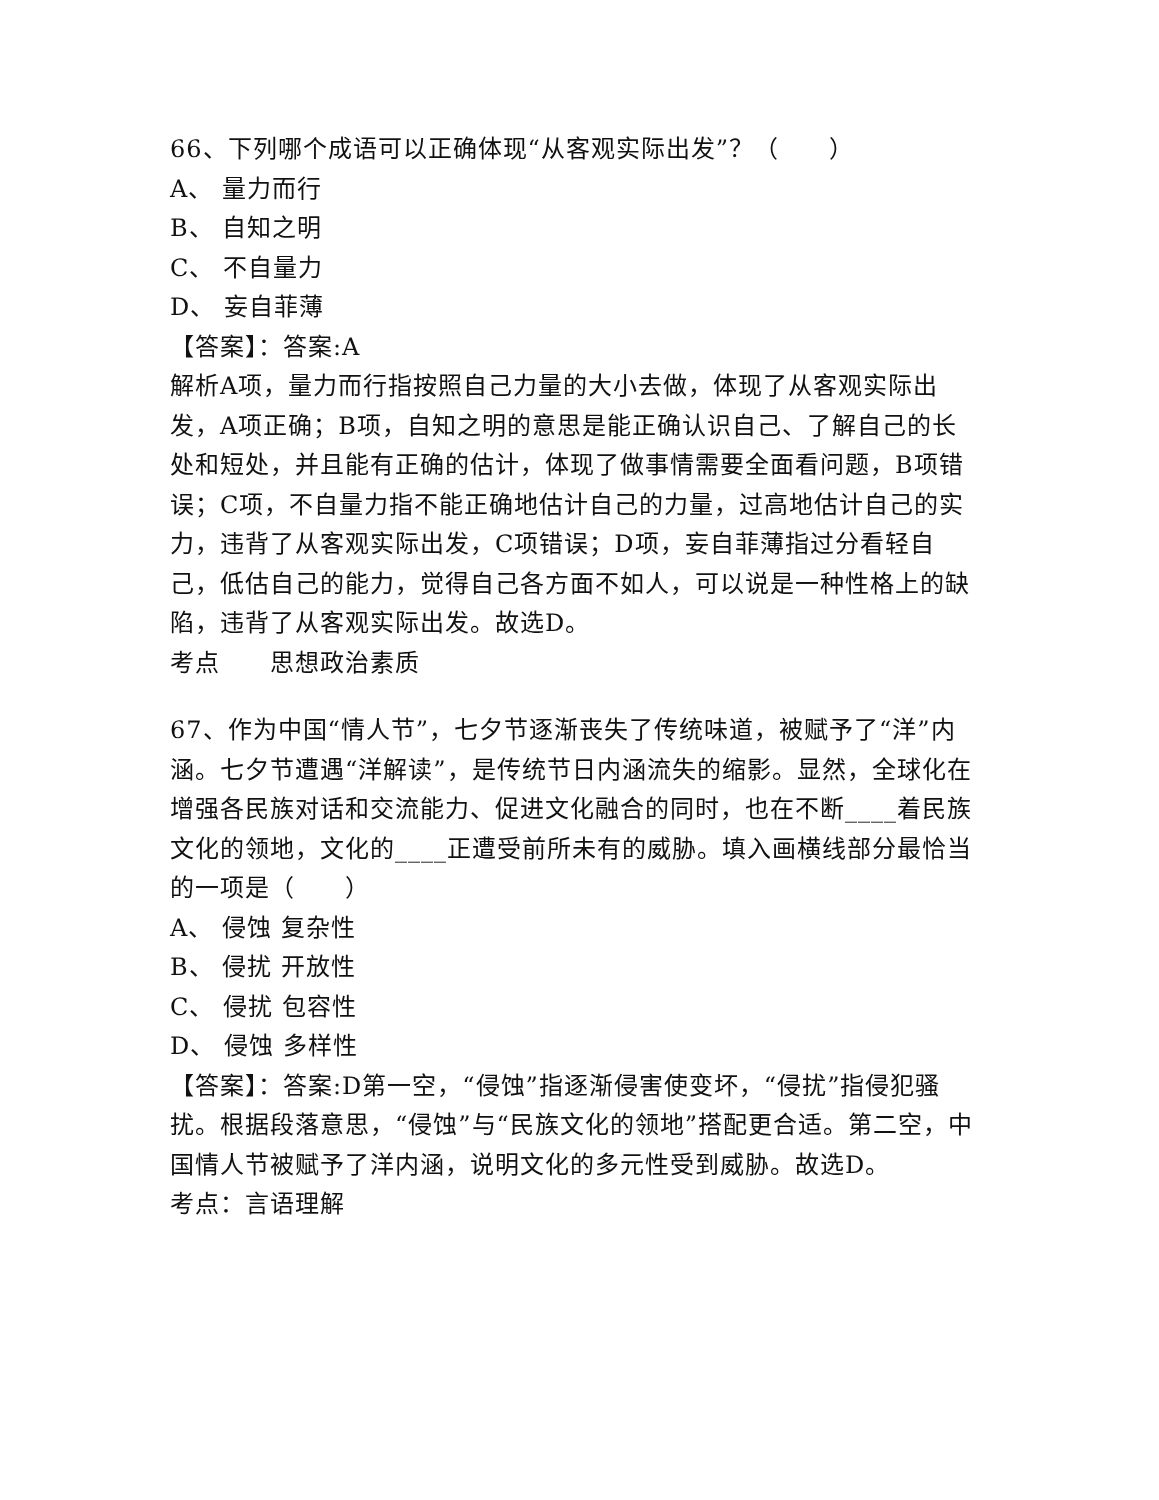66、下列哪个成语可以正确体现“从客观实际出发”？（　　）
A、 量力而行
B、 自知之明
C、 不自量力
D、 妄自菲薄
【答案】：答案:A
解析A项，量力而行指按照自己力量的大小去做，体现了从客观实际出发，A项正确；B项，自知之明的意思是能正确认识自己、了解自己的长处和短处，并且能有正确的估计，体现了做事情需要全面看问题，B项错误；C项，不自量力指不能正确地估计自己的力量，过高地估计自己的实力，违背了从客观实际出发，C项错误；D项，妄自菲薄指过分看轻自己，低估自己的能力，觉得自己各方面不如人，可以说是一种性格上的缺陷，违背了从客观实际出发。故选D。
考点　　思想政治素质
67、作为中国“情人节”，七夕节逐渐丧失了传统味道，被赋予了“洋”内涵。七夕节遭遇“洋解读”，是传统节日内涵流失的缩影。显然，全球化在增强各民族对话和交流能力、促进文化融合的同时，也在不断____着民族文化的领地，文化的____正遭受前所未有的威胁。填入画横线部分最恰当的一项是（　　）
A、 侵蚀 复杂性
B、 侵扰 开放性
C、 侵扰 包容性
D、 侵蚀 多样性
【答案】：答案:D第一空，“侵蚀”指逐渐侵害使变坏，“侵扰”指侵犯骚扰。根据段落意思，“侵蚀”与“民族文化的领地”搭配更合适。第二空，中国情人节被赋予了洋内涵，说明文化的多元性受到威胁。故选D。
考点：言语理解